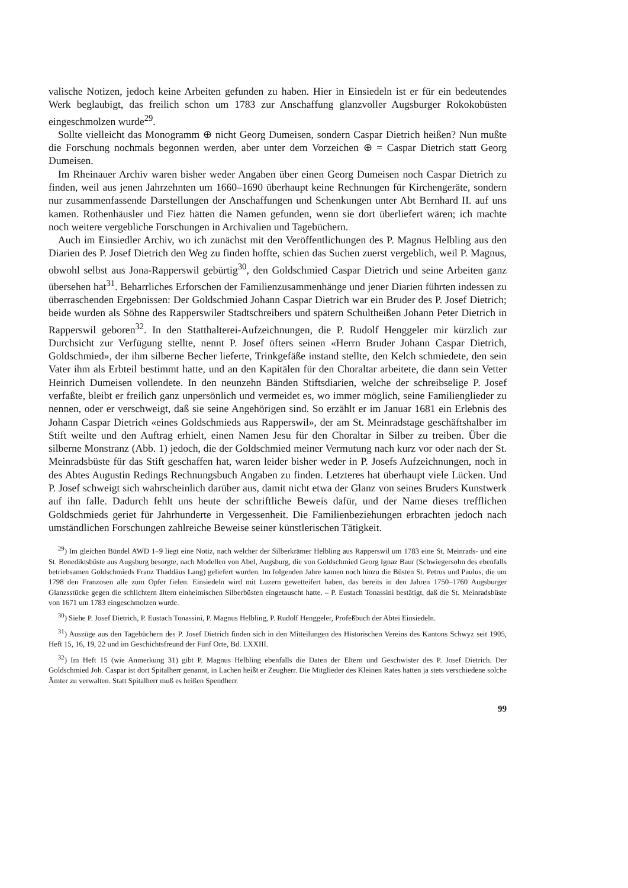valische Notizen, jedoch keine Arbeiten gefunden zu haben. Hier in Einsiedeln ist er für ein bedeutendes Werk beglaubigt, das freilich schon um 1783 zur Anschaffung glanzvoller Augsburger Rokokobüsten eingeschmolzen wurde<sup>29</sup>.
Sollte vielleicht das Monogramm ⊕ nicht Georg Dumeisen, sondern Caspar Dietrich heißen? Nun mußte die Forschung nochmals begonnen werden, aber unter dem Vorzeichen ⊕ = Caspar Dietrich statt Georg Dumeisen.
Im Rheinauer Archiv waren bisher weder Angaben über einen Georg Dumeisen noch Caspar Dietrich zu finden, weil aus jenen Jahrzehnten um 1660–1690 überhaupt keine Rechnungen für Kirchengeräte, sondern nur zusammenfassende Darstellungen der Anschaffungen und Schenkungen unter Abt Bernhard II. auf uns kamen. Rothenhäusler und Fiez hätten die Namen gefunden, wenn sie dort überliefert wären; ich machte noch weitere vergebliche Forschungen in Archivalien und Tagebüchern.
Auch im Einsiedler Archiv, wo ich zunächst mit den Veröffentlichungen des P. Magnus Helbling aus den Diarien des P. Josef Dietrich den Weg zu finden hoffte, schien das Suchen zuerst vergeblich, weil P. Magnus, obwohl selbst aus Jona-Rapperswil gebürtig<sup>30</sup>, den Goldschmied Caspar Dietrich und seine Arbeiten ganz übersehen hat<sup>31</sup>. Beharrliches Erforschen der Familienzusammenhänge und jener Diarien führten indessen zu überraschenden Ergebnissen: Der Goldschmied Johann Caspar Dietrich war ein Bruder des P. Josef Dietrich; beide wurden als Söhne des Rapperswiler Stadtschreibers und spätern Schultheißen Johann Peter Dietrich in Rapperswil geboren<sup>32</sup>. In den Statthalterei-Aufzeichnungen, die P. Rudolf Henggeler mir kürzlich zur Durchsicht zur Verfügung stellte, nennt P. Josef öfters seinen «Herrn Bruder Johann Caspar Dietrich, Goldschmied», der ihm silberne Becher lieferte, Trinkgefäße instand stellte, den Kelch schmiedete, den sein Vater ihm als Erbteil bestimmt hatte, und an den Kapitälen für den Choraltar arbeitete, die dann sein Vetter Heinrich Dumeisen vollendete. In den neunzehn Bänden Stiftsdiarien, welche der schreibselige P. Josef verfaßte, bleibt er freilich ganz unpersönlich und vermeidet es, wo immer möglich, seine Familienglieder zu nennen, oder er verschweigt, daß sie seine Angehörigen sind. So erzählt er im Januar 1681 ein Erlebnis des Johann Caspar Dietrich «eines Goldschmieds aus Rapperswil», der am St. Meinradstage geschäftshalber im Stift weilte und den Auftrag erhielt, einen Namen Jesu für den Choraltar in Silber zu treiben. Über die silberne Monstranz (Abb. 1) jedoch, die der Goldschmied meiner Vermutung nach kurz vor oder nach der St. Meinradsbüste für das Stift geschaffen hat, waren leider bisher weder in P. Josefs Aufzeichnungen, noch in des Abtes Augustin Redings Rechnungsbuch Angaben zu finden. Letzteres hat überhaupt viele Lücken. Und P. Josef schweigt sich wahrscheinlich darüber aus, damit nicht etwa der Glanz von seines Bruders Kunstwerk auf ihn falle. Dadurch fehlt uns heute der schriftliche Beweis dafür, und der Name dieses trefflichen Goldschmieds geriet für Jahrhunderte in Vergessenheit. Die Familienbeziehungen erbrachten jedoch nach umständlichen Forschungen zahlreiche Beweise seiner künstlerischen Tätigkeit.
<sup>29</sup>) Im gleichen Bündel AWD 1–9 liegt eine Notiz, nach welcher der Silberkrämer Helbling aus Rapperswil um 1783 eine St. Meinrads- und eine St. Benediktsbüste aus Augsburg besorgte, nach Modellen von Abel, Augsburg, die von Goldschmied Georg Ignaz Baur (Schwiegersohn des ebenfalls betriebsamen Goldschmieds Franz Thaddäus Lang) geliefert wurden. Im folgenden Jahre kamen noch hinzu die Büsten St. Petrus und Paulus, die um 1798 den Franzosen alle zum Opfer fielen. Einsiedeln wird mit Luzern gewetteifert haben, das bereits in den Jahren 1750–1760 Augsburger Glanzsstücke gegen die schlichtern ältern einheimischen Silberbüsten eingetauscht hatte. – P. Eustach Tonassini bestätigt, daß die St. Meinradsbüste von 1671 um 1783 eingeschmolzen wurde.
<sup>30</sup>) Siehe P. Josef Dietrich, P. Eustach Tonassini, P. Magnus Helbling, P. Rudolf Henggeler, Profeßbuch der Abtei Einsiedeln.
<sup>31</sup>) Auszüge aus den Tagebüchern des P. Josef Dietrich finden sich in den Mitteilungen des Historischen Vereins des Kantons Schwyz seit 1905, Heft 15, 16, 19, 22 und im Geschichtsfreund der Fünf Orte, Bd. LXXIII.
<sup>32</sup>) Im Heft 15 (wie Anmerkung 31) gibt P. Magnus Helbling ebenfalls die Daten der Eltern und Geschwister des P. Josef Dietrich. Der Goldschmied Joh. Caspar ist dort Spitalherr genannt, in Lachen heißt er Zeugherr. Die Mitglieder des Kleinen Rates hatten ja stets verschiedene solche Ämter zu verwalten. Statt Spitalherr muß es heißen Spendherr.
99